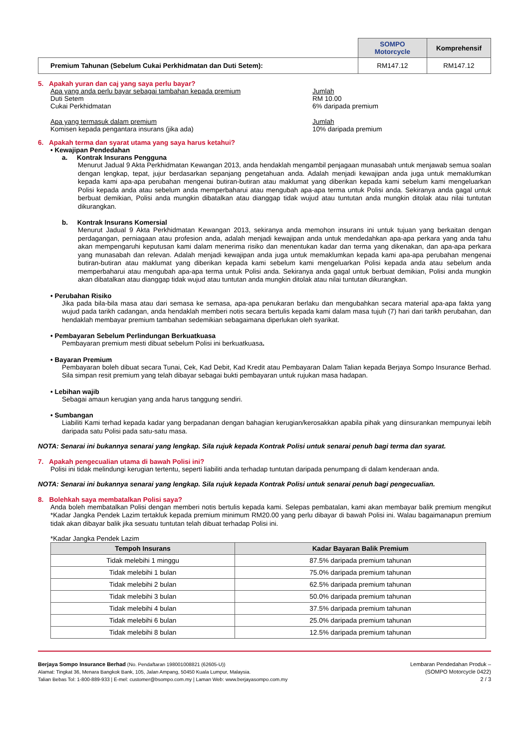| | SOMPO Motorcycle | Komprehensif |
| Premium Tahunan (Sebelum Cukai Perkhidmatan dan Duti Setem): | RM147.12 | RM147.12 |
5. Apakah yuran dan caj yang saya perlu bayar?
Apa yang anda perlu bayar sebagai tambahan kepada premium
Duti Setem
Cukai Perkhidmatan
Jumlah
RM 10.00
6% daripada premium
Apa yang termasuk dalam premium
Komisen kepada pengantara insurans (jika ada)
Jumlah
10% daripada premium
6. Apakah terma dan syarat utama yang saya harus ketahui?
• Kewajipan Pendedahan
a. Kontrak Insurans Pengguna
Menurut Jadual 9 Akta Perkhidmatan Kewangan 2013, anda hendaklah mengambil penjagaan munasabah untuk menjawab semua soalan dengan lengkap, tepat, jujur berdasarkan sepanjang pengetahuan anda. Adalah menjadi kewajipan anda juga untuk memaklumkan kepada kami apa-apa perubahan mengenai butiran-butiran atau maklumat yang diberikan kepada kami sebelum kami mengeluarkan Polisi kepada anda atau sebelum anda memperbaharui atau mengubah apa-apa terma untuk Polisi anda. Sekiranya anda gagal untuk berbuat demikian, Polisi anda mungkin dibatalkan atau dianggap tidak wujud atau tuntutan anda mungkin ditolak atau nilai tuntutan dikurangkan.
b. Kontrak Insurans Komersial
Menurut Jadual 9 Akta Perkhidmatan Kewangan 2013, sekiranya anda memohon insurans ini untuk tujuan yang berkaitan dengan perdagangan, perniagaan atau profesion anda, adalah menjadi kewajipan anda untuk mendedahkan apa-apa perkara yang anda tahu akan mempengaruhi keputusan kami dalam menerima risiko dan menentukan kadar dan terma yang dikenakan, dan apa-apa perkara yang munasabah dan relevan. Adalah menjadi kewajipan anda juga untuk memaklumkan kepada kami apa-apa perubahan mengenai butiran-butiran atau maklumat yang diberikan kepada kami sebelum kami mengeluarkan Polisi kepada anda atau sebelum anda memperbaharui atau mengubah apa-apa terma untuk Polisi anda. Sekiranya anda gagal untuk berbuat demikian, Polisi anda mungkin akan dibatalkan atau dianggap tidak wujud atau tuntutan anda mungkin ditolak atau nilai tuntutan dikurangkan.
• Perubahan Risiko
Jika pada bila-bila masa atau dari semasa ke semasa, apa-apa penukaran berlaku dan mengubahkan secara material apa-apa fakta yang wujud pada tarikh cadangan, anda hendaklah memberi notis secara bertulis kepada kami dalam masa tujuh (7) hari dari tarikh perubahan, dan hendaklah membayar premium tambahan sedemikian sebagaimana diperlukan oleh syarikat.
• Pembayaran Sebelum Perlindungan Berkuatkuasa
Pembayaran premium mesti dibuat sebelum Polisi ini berkuatkuasa.
• Bayaran Premium
Pembayaran boleh dibuat secara Tunai, Cek, Kad Debit, Kad Kredit atau Pembayaran Dalam Talian kepada Berjaya Sompo Insurance Berhad. Sila simpan resit premium yang telah dibayar sebagai bukti pembayaran untuk rujukan masa hadapan.
• Lebihan wajib
Sebagai amaun kerugian yang anda harus tanggung sendiri.
• Sumbangan
Liabiliti Kami terhad kepada kadar yang berpadanan dengan bahagian kerugian/kerosakkan apabila pihak yang diinsurankan mempunyai lebih daripada satu Polisi pada satu-satu masa.
NOTA: Senarai ini bukannya senarai yang lengkap. Sila rujuk kepada Kontrak Polisi untuk senarai penuh bagi terma dan syarat.
7. Apakah pengecualian utama di bawah Polisi ini?
Polisi ini tidak melindungi kerugian tertentu, seperti liabiliti anda terhadap tuntutan daripada penumpang di dalam kenderaan anda.
NOTA: Senarai ini bukannya senarai yang lengkap. Sila rujuk kepada Kontrak Polisi untuk senarai penuh bagi pengecualian.
8. Bolehkah saya membatalkan Polisi saya?
Anda boleh membatalkan Polisi dengan memberi notis bertulis kepada kami. Selepas pembatalan, kami akan membayar balik premium mengikut *Kadar Jangka Pendek Lazim tertakluk kepada premium minimum RM20.00 yang perlu dibayar di bawah Polisi ini. Walau bagaimanapun premium tidak akan dibayar balik jika sesuatu tuntutan telah dibuat terhadap Polisi ini.
*Kadar Jangka Pendek Lazim
| Tempoh Insurans | Kadar Bayaran Balik Premium |
| --- | --- |
| Tidak melebihi 1 minggu | 87.5% daripada premium tahunan |
| Tidak melebihi 1 bulan | 75.0% daripada premium tahunan |
| Tidak melebihi 2 bulan | 62.5% daripada premium tahunan |
| Tidak melebihi 3 bulan | 50.0% daripada premium tahunan |
| Tidak melebihi 4 bulan | 37.5% daripada premium tahunan |
| Tidak melebihi 6 bulan | 25.0% daripada premium tahunan |
| Tidak melebihi 8 bulan | 12.5% daripada premium tahunan |
Berjaya Sompo Insurance Berhad (No. Pendaftaran 198001008821 (62605-U))
Alamat: Tingkat 36, Menara Bangkok Bank, 105, Jalan Ampang, 50450 Kuala Lumpur, Malaysia.
Talian Bebas Tol: 1-800-889-933 | E-mel: customer@bsompo.com.my | Laman Web: www.berjayasompo.com.my
Lembaran Pendedahan Produk –
(SOMPO Motorcycle 0422)
2 / 3